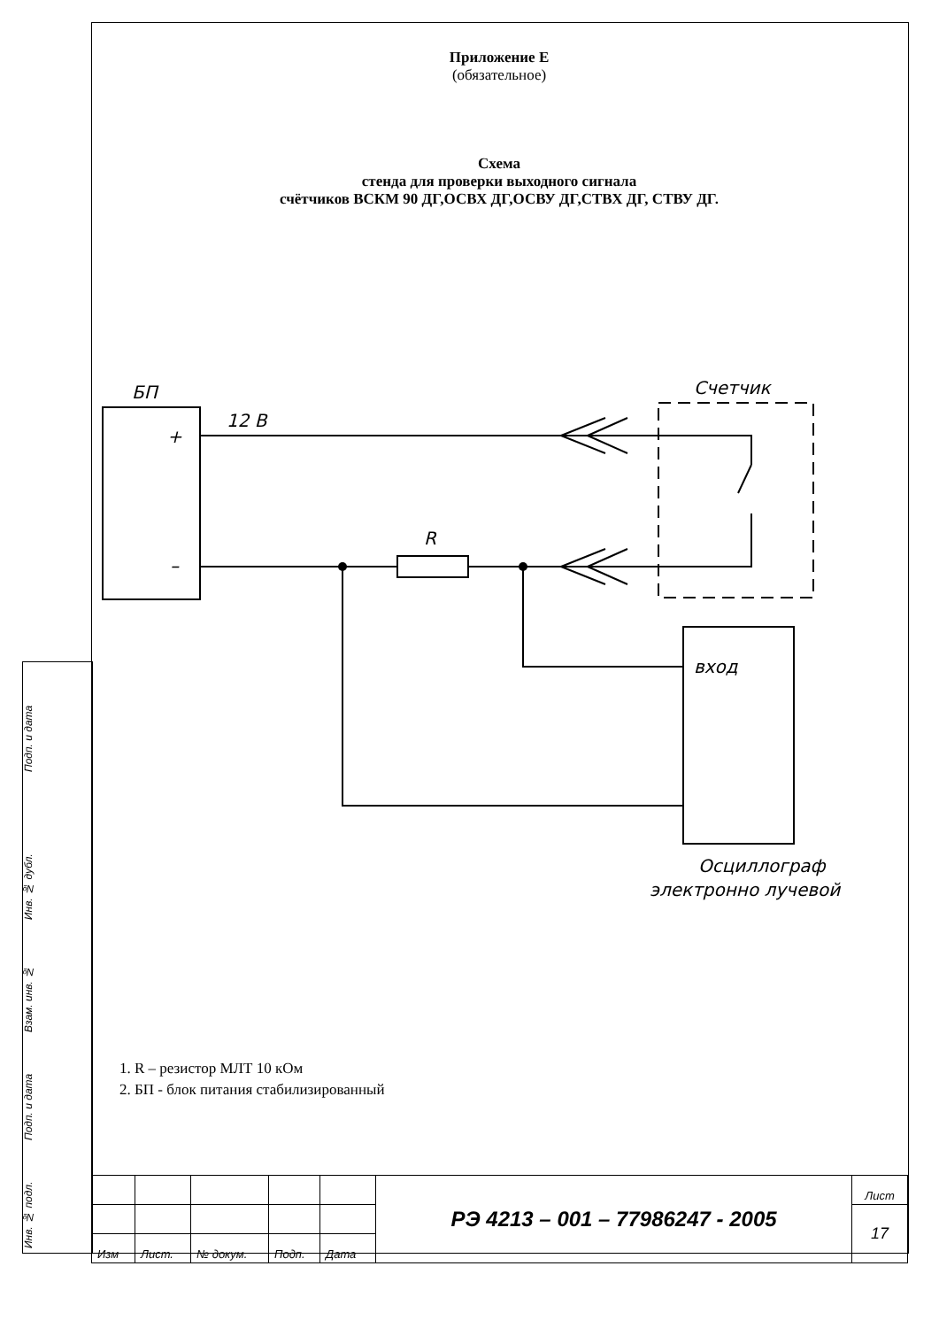Приложение Е
(обязательное)
Схема
стенда для проверки выходного сигнала
счётчиков ВСКМ 90 ДГ,ОСВХ ДГ,ОСВУ ДГ,СТВХ ДГ, СТВУ ДГ.
БП
12 В
+
–
R
Счетчик
вход
Осциллограф
электронно лучевой
1. R – резистор МЛТ 10 кОм
2. БП - блок питания стабилизированный
Подп. и дата
Инв. № дубл.
Взам. инв. №
Подп. и дата
Инв. № подл.
| | | | | | РЭ 4213 – 001 – 77986247 - 2005 | Лист |
| | | | | | | 17 |
| Изм | Лист. | № докум. | Подп. | Дата | | |